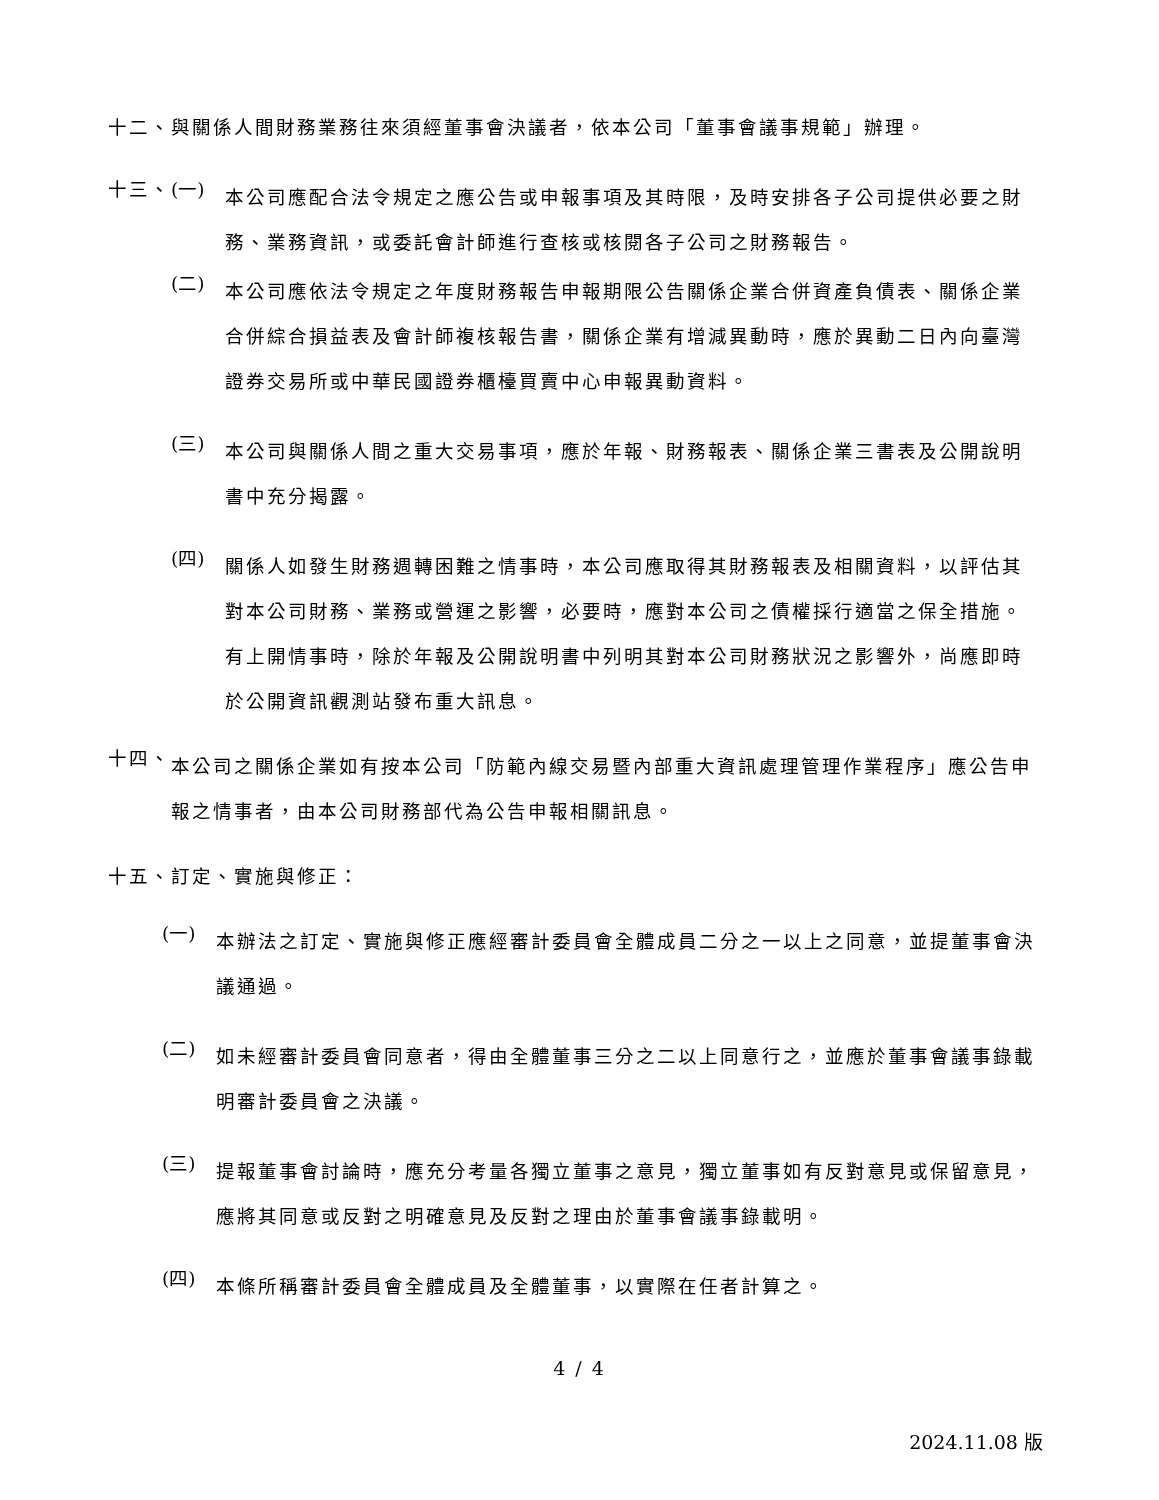十二、與關係人間財務業務往來須經董事會決議者，依本公司「董事會議事規範」辦理。
十三、 (一)
本公司應配合法令規定之應公告或申報事項及其時限，及時安排各子公司提供必要之財務、業務資訊，或委託會計師進行查核或核閱各子公司之財務報告。
(二)
本公司應依法令規定之年度財務報告申報期限公告關係企業合併資產負債表、關係企業合併綜合損益表及會計師複核報告書，關係企業有增減異動時，應於異動二日內向臺灣證券交易所或中華民國證券櫃檯買賣中心申報異動資料。
(三)
本公司與關係人間之重大交易事項，應於年報、財務報表、關係企業三書表及公開說明書中充分揭露。
(四)
關係人如發生財務週轉困難之情事時，本公司應取得其財務報表及相關資料，以評估其對本公司財務、業務或營運之影響，必要時，應對本公司之債權採行適當之保全措施。有上開情事時，除於年報及公開說明書中列明其對本公司財務狀況之影響外，尚應即時於公開資訊觀測站發布重大訊息。
十四、
本公司之關係企業如有按本公司「防範內線交易暨內部重大資訊處理管理作業程序」應公告申報之情事者，由本公司財務部代為公告申報相關訊息。
十五、訂定、實施與修正：
(一)
本辦法之訂定、實施與修正應經審計委員會全體成員二分之一以上之同意，並提董事會決議通過。
(二)
如未經審計委員會同意者，得由全體董事三分之二以上同意行之，並應於董事會議事錄載明審計委員會之決議。
(三)
提報董事會討論時，應充分考量各獨立董事之意見，獨立董事如有反對意見或保留意見，應將其同意或反對之明確意見及反對之理由於董事會議事錄載明。
(四)
本條所稱審計委員會全體成員及全體董事，以實際在任者計算之。
4 / 4
2024.11.08 版